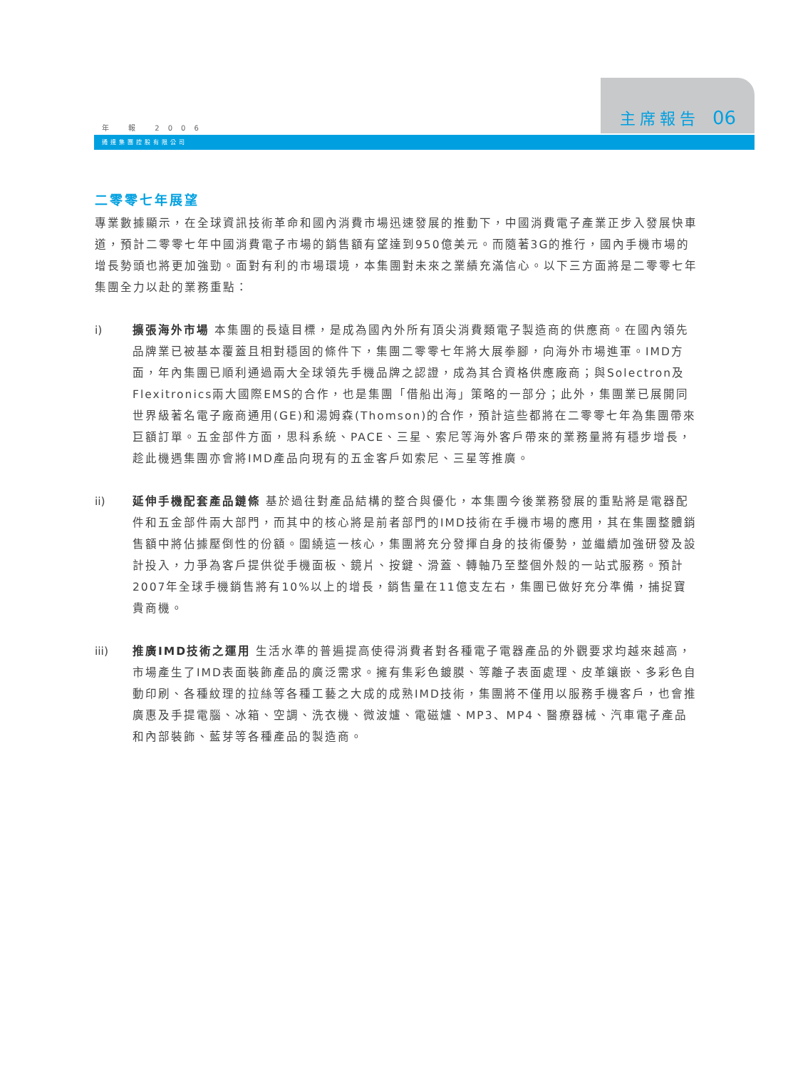主席報告 06
年 報 2006
通達集團控股有限公司
二零零七年展望
專業數據顯示，在全球資訊技術革命和國內消費市場迅速發展的推動下，中國消費電子產業正步入發展快車道，預計二零零七年中國消費電子市場的銷售額有望達到950億美元。而隨著3G的推行，國內手機市場的增長勢頭也將更加強勁。面對有利的市場環境，本集團對未來之業績充滿信心。以下三方面將是二零零七年集團全力以赴的業務重點：
i) 擴張海外市場 本集團的長遠目標，是成為國內外所有頂尖消費類電子製造商的供應商。在國內領先品牌業已被基本覆蓋且相對穩固的條件下，集團二零零七年將大展拳腳，向海外市場進軍。IMD方面，年內集團已順利通過兩大全球領先手機品牌之認證，成為其合資格供應廠商；與Solectron及Flexitronics兩大國際EMS的合作，也是集團「借船出海」策略的一部分；此外，集團業已展開同世界級著名電子廠商通用(GE)和湯姆森(Thomson)的合作，預計這些都將在二零零七年為集團帶來巨額訂單。五金部件方面，思科系統、PACE、三星、索尼等海外客戶帶來的業務量將有穩步增長，趁此機遇集團亦會將IMD產品向現有的五金客戶如索尼、三星等推廣。
ii) 延伸手機配套產品鏈條 基於過往對產品結構的整合與優化，本集團今後業務發展的重點將是電器配件和五金部件兩大部門，而其中的核心將是前者部門的IMD技術在手機市場的應用，其在集團整體銷售額中將佔據壓倒性的份額。圍繞這一核心，集團將充分發揮自身的技術優勢，並繼續加強研發及設計投入，力爭為客戶提供從手機面板、鏡片、按鍵、滑蓋、轉軸乃至整個外殼的一站式服務。預計2007年全球手機銷售將有10%以上的增長，銷售量在11億支左右，集團已做好充分準備，捕捉寶貴商機。
iii) 推廣IMD技術之運用 生活水準的普遍提高使得消費者對各種電子電器產品的外觀要求均越來越高，市場產生了IMD表面裝飾產品的廣泛需求。擁有集彩色鍍膜、等離子表面處理、皮革鑲嵌、多彩色自動印刷、各種紋理的拉絲等各種工藝之大成的成熟IMD技術，集團將不僅用以服務手機客戶，也會推廣惠及手提電腦、冰箱、空調、洗衣機、微波爐、電磁爐、MP3、MP4、醫療器械、汽車電子產品和內部裝飾、藍芽等各種產品的製造商。